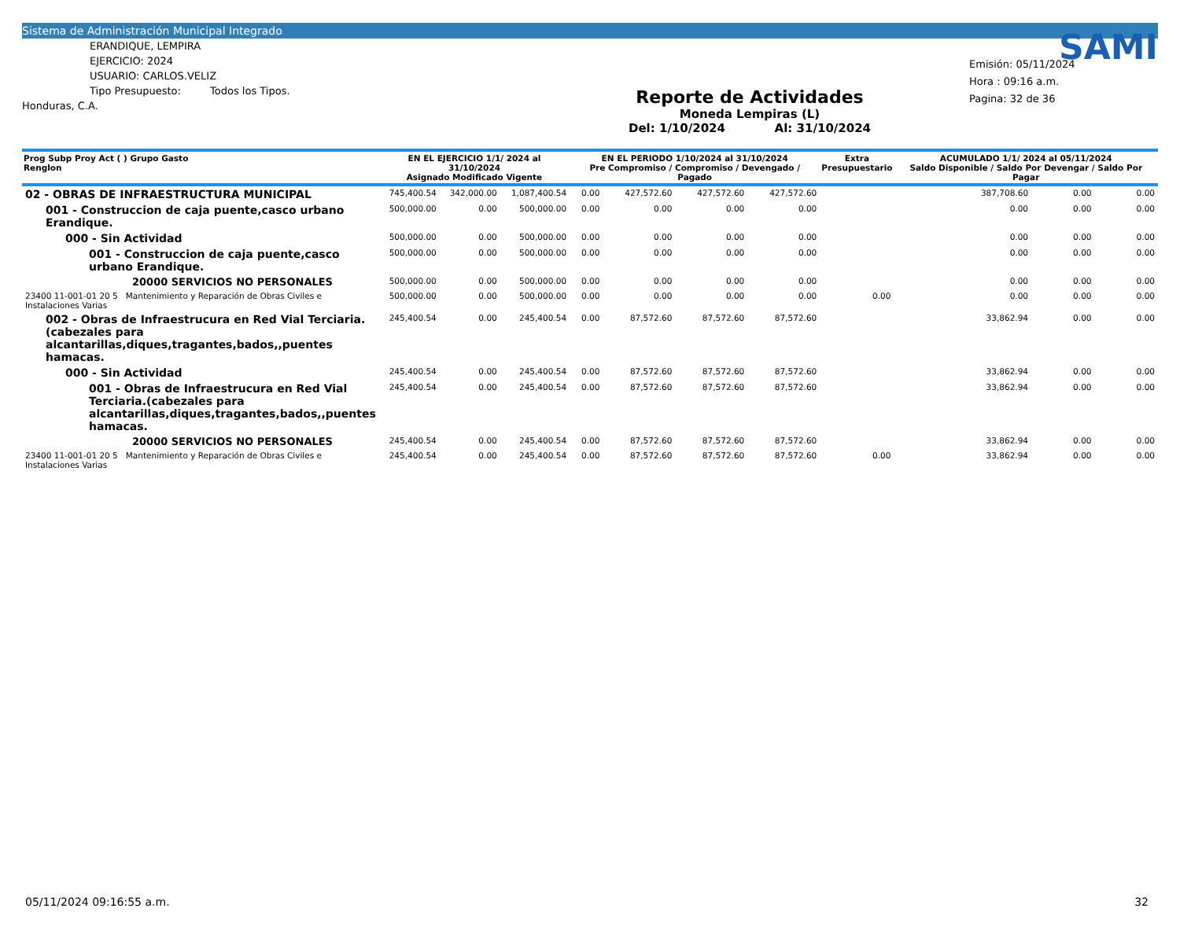Sistema de Administración Municipal Integrado
ERANDIQUE, LEMPIRA
EJERCICIO: 2024
USUARIO: CARLOS.VELIZ
Tipo Presupuesto: Todos los Tipos.
Honduras, C.A.
Reporte de Actividades
Moneda Lempiras (L)
Del: 1/10/2024 Al: 31/10/2024
SAMI
Emisión: 05/11/2024
Hora : 09:16 a.m.
Pagina: 32 de 36
| Prog Subp Proy Act ( ) Grupo Gasto Renglon | EN EL EJERCICIO 1/1/ 2024 al 31/10/2024 Asignado Modificado Vigente | | | EN EL PERIODO 1/10/2024 al 31/10/2024 Pre Compromiso / Compromiso / Devengado / Pagado | | | | Extra Presupuestario | ACUMULADO 1/1/ 2024 al 05/11/2024 Saldo Disponible / Saldo Por Devengar / Saldo Por Pagar | | |
| --- | --- | --- | --- | --- | --- | --- | --- | --- | --- | --- | --- |
| 02 - OBRAS DE INFRAESTRUCTURA MUNICIPAL | 745,400.54 | 342,000.00 | 1,087,400.54 | 0.00 | 427,572.60 | 427,572.60 | 427,572.60 | | 387,708.60 | 0.00 | 0.00 |
| 001 - Construccion de caja puente,casco urbano Erandique. | 500,000.00 | 0.00 | 500,000.00 | 0.00 | 0.00 | 0.00 | 0.00 | | 0.00 | 0.00 | 0.00 |
| 000 - Sin Actividad | 500,000.00 | 0.00 | 500,000.00 | 0.00 | 0.00 | 0.00 | 0.00 | | 0.00 | 0.00 | 0.00 |
| 001 - Construccion de caja puente,casco urbano Erandique. | 500,000.00 | 0.00 | 500,000.00 | 0.00 | 0.00 | 0.00 | 0.00 | | 0.00 | 0.00 | 0.00 |
| 20000 SERVICIOS NO PERSONALES | 500,000.00 | 0.00 | 500,000.00 | 0.00 | 0.00 | 0.00 | 0.00 | | 0.00 | 0.00 | 0.00 |
| 23400 11-001-01 20 5 Mantenimiento y Reparación de Obras Civiles e Instalaciones Varias | 500,000.00 | 0.00 | 500,000.00 | 0.00 | 0.00 | 0.00 | 0.00 | 0.00 | 0.00 | 0.00 | 0.00 |
| 002 - Obras de Infraestrucura en Red Vial Terciaria.(cabezales para alcantarillas,diques,tragantes,bados,,puentes hamacas. | 245,400.54 | 0.00 | 245,400.54 | 0.00 | 87,572.60 | 87,572.60 | 87,572.60 | | 33,862.94 | 0.00 | 0.00 |
| 000 - Sin Actividad | 245,400.54 | 0.00 | 245,400.54 | 0.00 | 87,572.60 | 87,572.60 | 87,572.60 | | 33,862.94 | 0.00 | 0.00 |
| 001 - Obras de Infraestrucura en Red Vial Terciaria.(cabezales para alcantarillas,diques,tragantes,bados,,puentes hamacas. | 245,400.54 | 0.00 | 245,400.54 | 0.00 | 87,572.60 | 87,572.60 | 87,572.60 | | 33,862.94 | 0.00 | 0.00 |
| 20000 SERVICIOS NO PERSONALES | 245,400.54 | 0.00 | 245,400.54 | 0.00 | 87,572.60 | 87,572.60 | 87,572.60 | | 33,862.94 | 0.00 | 0.00 |
| 23400 11-001-01 20 5 Mantenimiento y Reparación de Obras Civiles e Instalaciones Varias | 245,400.54 | 0.00 | 245,400.54 | 0.00 | 87,572.60 | 87,572.60 | 87,572.60 | 0.00 | 33,862.94 | 0.00 | 0.00 |
05/11/2024 09:16:55 a.m. 32